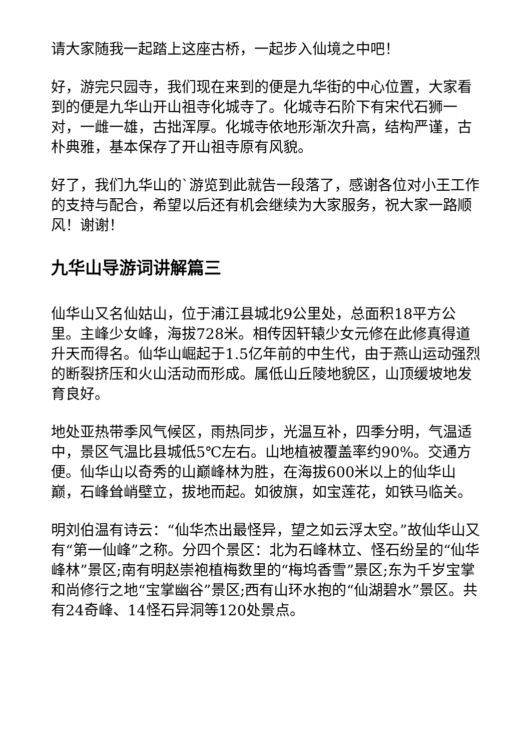请大家随我一起踏上这座古桥，一起步入仙境之中吧！
好，游完只园寺，我们现在来到的便是九华街的中心位置，大家看到的便是九华山开山祖寺化城寺了。化城寺石阶下有宋代石狮一对，一雌一雄，古拙浑厚。化城寺依地形渐次升高，结构严谨，古朴典雅，基本保存了开山祖寺原有风貌。
好了，我们九华山的`游览到此就告一段落了，感谢各位对小王工作的支持与配合，希望以后还有机会继续为大家服务，祝大家一路顺风！谢谢！
九华山导游词讲解篇三
仙华山又名仙姑山，位于浦江县城北9公里处，总面积18平方公里。主峰少女峰，海拔728米。相传因轩辕少女元修在此修真得道升天而得名。仙华山崛起于1.5亿年前的中生代，由于燕山运动强烈的断裂挤压和火山活动而形成。属低山丘陵地貌区，山顶缓坡地发育良好。
地处亚热带季风气候区，雨热同步，光温互补，四季分明，气温适中，景区气温比县城低5℃左右。山地植被覆盖率约90%。交通方便。仙华山以奇秀的山巅峰林为胜，在海拔600米以上的仙华山巅，石峰耸峭壁立，拔地而起。如彼旗，如宝莲花，如铁马临关。
明刘伯温有诗云：“仙华杰出最怪异，望之如云浮太空。”故仙华山又有“第一仙峰”之称。分四个景区：北为石峰林立、怪石纷呈的“仙华峰林”景区;南有明赵崇袍植梅数里的“梅坞香雪”景区;东为千岁宝掌和尚修行之地“宝掌幽谷”景区;西有山环水抱的“仙湖碧水”景区。共有24奇峰、14怪石异洞等120处景点。